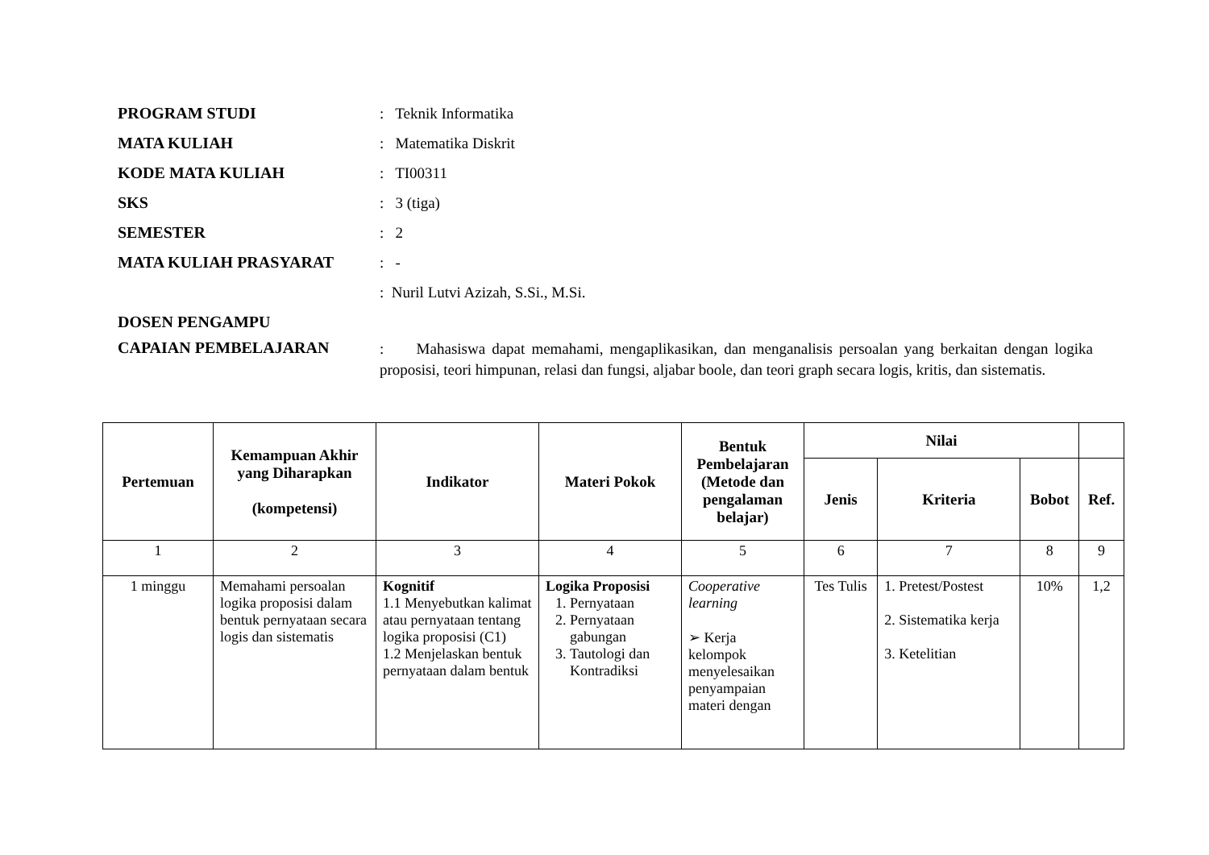PROGRAM STUDI : Teknik Informatika
MATA KULIAH : Matematika Diskrit
KODE MATA KULIAH : TI00311
SKS : 3 (tiga)
SEMESTER : 2
MATA KULIAH PRASYARAT : -
: Nuril Lutvi Azizah, S.Si., M.Si.
DOSEN PENGAMPU
CAPAIAN PEMBELAJARAN
: Mahasiswa dapat memahami, mengaplikasikan, dan menganalisis persoalan yang berkaitan dengan logika proposisi, teori himpunan, relasi dan fungsi, aljabar boole, dan teori graph secara logis, kritis, dan sistematis.
| Pertemuan | Kemampuan Akhir yang Diharapkan (kompetensi) | Indikator | Materi Pokok | Bentuk Pembelajaran (Metode dan pengalaman belajar) | Nilai | | | |
| --- | --- | --- | --- | --- | --- | --- | --- | --- |
| | | | | | Jenis | Kriteria | Bobot | Ref. |
| 1 | 2 | 3 | 4 | 5 | 6 | 7 | 8 | 9 |
| 1 minggu | Memahami persoalan logika proposisi dalam bentuk pernyataan secara logis dan sistematis | Kognitif 1.1 Menyebutkan kalimat atau pernyataan tentang logika proposisi (C1) 1.2 Menjelaskan bentuk pernyataan dalam bentuk | Logika Proposisi 1. Pernyataan 2. Pernyataan gabungan 3. Tautologi dan Kontradiksi | Cooperative learning ➢ Kerja kelompok menyelesaikan penyampaian materi dengan | Tes Tulis | 1. Pretest/Postest 2. Sistematika kerja 3. Ketelitian | 10% | 1,2 |